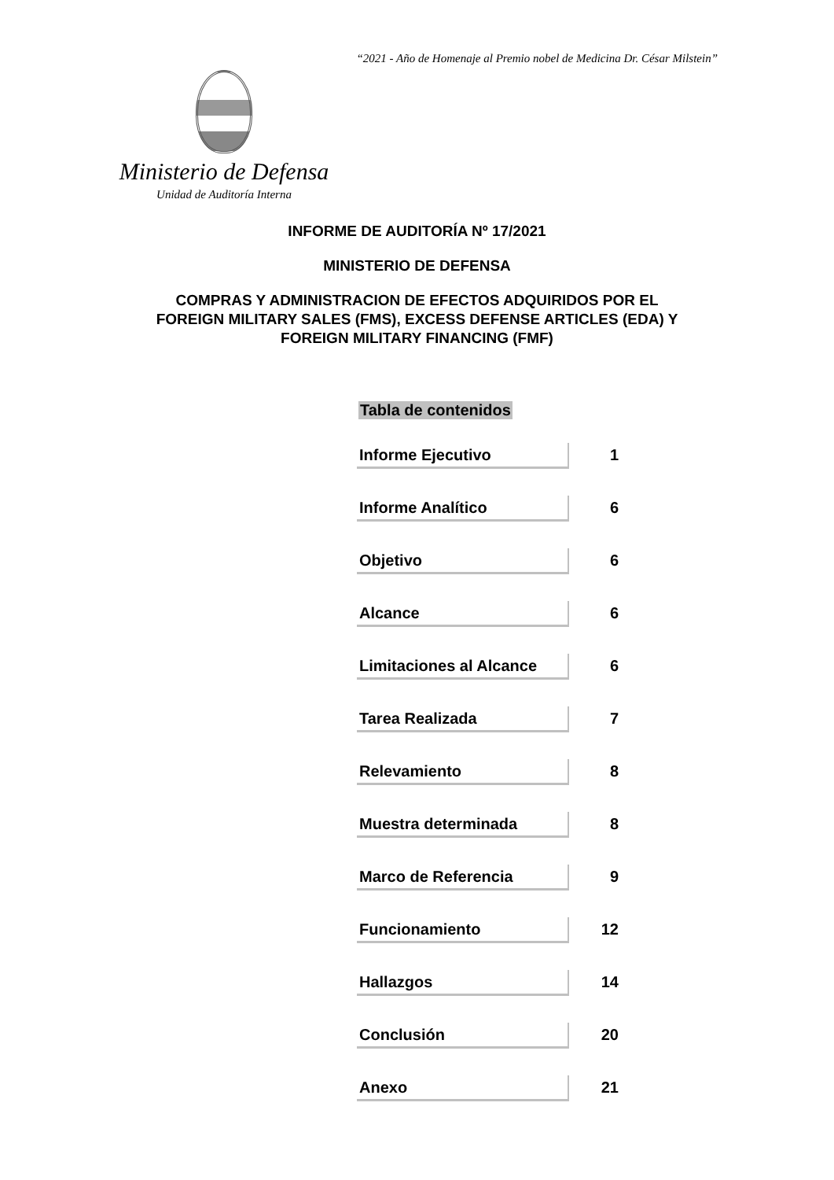“2021 - Año de Homenaje al Premio nobel de Medicina Dr. César Milstein”
Ministerio de Defensa
Unidad de Auditoría Interna
INFORME DE AUDITORÍA Nº 17/2021
MINISTERIO DE DEFENSA
COMPRAS Y ADMINISTRACION DE EFECTOS ADQUIRIDOS POR EL
FOREIGN MILITARY SALES (FMS), EXCESS DEFENSE ARTICLES (EDA) Y
FOREIGN MILITARY FINANCING (FMF)
Tabla de contenidos
| Informe Ejecutivo | 1 |
| Informe Analítico | 6 |
| Objetivo | 6 |
| Alcance | 6 |
| Limitaciones al Alcance | 6 |
| Tarea Realizada | 7 |
| Relevamiento | 8 |
| Muestra determinada | 8 |
| Marco de Referencia | 9 |
| Funcionamiento | 12 |
| Hallazgos | 14 |
| Conclusión | 20 |
| Anexo | 21 |